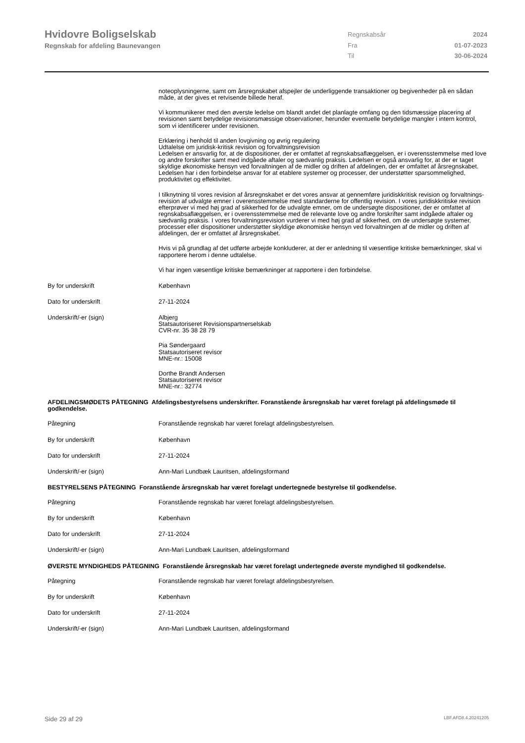Hvidovre Boligselskab
Regnskab for afdeling Baunevangen
| Regnskabsår | 2024 |
| Fra | 01-07-2023 |
| Til | 30-06-2024 |
noteoplysningerne, samt om årsregnskabet afspejler de underliggende transaktioner og begivenheder på en sådan måde, at der gives et retvisende billede heraf.
Vi kommunikerer med den øverste ledelse om blandt andet det planlagte omfang og den tidsmæssige placering af revisionen samt betydelige revisionsmæssige observationer, herunder eventuelle betydelige mangler i intern kontrol, som vi identificerer under revisionen.
Erklæring i henhold til anden lovgivning og øvrig regulering
Udtalelse om juridisk-kritisk revision og forvaltningsrevision
Ledelsen er ansvarlig for, at de dispositioner, der er omfattet af regnskabsaflæggelsen, er i overensstemmelse med love og andre forskrifter samt med indgåede aftaler og sædvanlig praksis. Ledelsen er også ansvarlig for, at der er taget skyldige økonomiske hensyn ved forvaltningen af de midler og driften af afdelingen, der er omfattet af årsregnskabet. Ledelsen har i den forbindelse ansvar for at etablere systemer og processer, der understøtter sparsommelighed, produktivitet og effektivitet.
I tilknytning til vores revision af årsregnskabet er det vores ansvar at gennemføre juridiskkritisk revision og forvaltnings-revision af udvalgte emner i overensstemmelse med standarderne for offentlig revision. I vores juridiskkritiske revision efterprøver vi med høj grad af sikkerhed for de udvalgte emner, om de undersøgte dispositioner, der er omfattet af regnskabsaflæggelsen, er i overensstemmelse med de relevante love og andre forskrifter samt indgåede aftaler og sædvanlig praksis. I vores forvaltningsrevision vurderer vi med høj grad af sikkerhed, om de undersøgte systemer, processer eller dispositioner understøtter skyldige økonomiske hensyn ved forvaltningen af de midler og driften af afdelingen, der er omfattet af årsregnskabet.
Hvis vi på grundlag af det udførte arbejde konkluderer, at der er anledning til væsentlige kritiske bemærkninger, skal vi rapportere herom i denne udtalelse.
Vi har ingen væsentlige kritiske bemærkninger at rapportere i den forbindelse.
By for underskrift København
Dato for underskrift 27-11-2024
Underskrift/-er (sign) Albjerg
Statsautoriseret Revisionspartnerselskab
CVR-nr. 35 38 28 79
Pia Søndergaard
Statsautoriseret revisor
MNE-nr.: 15008
Dorthe Brandt Andersen
Statsautoriseret revisor
MNE-nr.: 32774
AFDELINGSMØDETS PÅTEGNING Afdelingsbestyrelsens underskrifter. Foranstående årsregnskab har været forelagt på afdelingsmøde til godkendelse.
Påtegning Foranstående regnskab har været forelagt afdelingsbestyrelsen.
By for underskrift København
Dato for underskrift 27-11-2024
Underskrift/-er (sign) Ann-Mari Lundbæk Lauritsen, afdelingsformand
BESTYRELSENS PÅTEGNING Foranstående årsregnskab har været forelagt undertegnede bestyrelse til godkendelse.
Påtegning Foranstående regnskab har været forelagt afdelingsbestyrelsen.
By for underskrift København
Dato for underskrift 27-11-2024
Underskrift/-er (sign) Ann-Mari Lundbæk Lauritsen, afdelingsformand
ØVERSTE MYNDIGHEDS PÅTEGNING Foranstående årsregnskab har været forelagt undertegnede øverste myndighed til godkendelse.
Påtegning Foranstående regnskab har været forelagt afdelingsbestyrelsen.
By for underskrift København
Dato for underskrift 27-11-2024
Underskrift/-er (sign) Ann-Mari Lundbæk Lauritsen, afdelingsformand
Side 29 af 29 LBF.AFD8.4.20241205